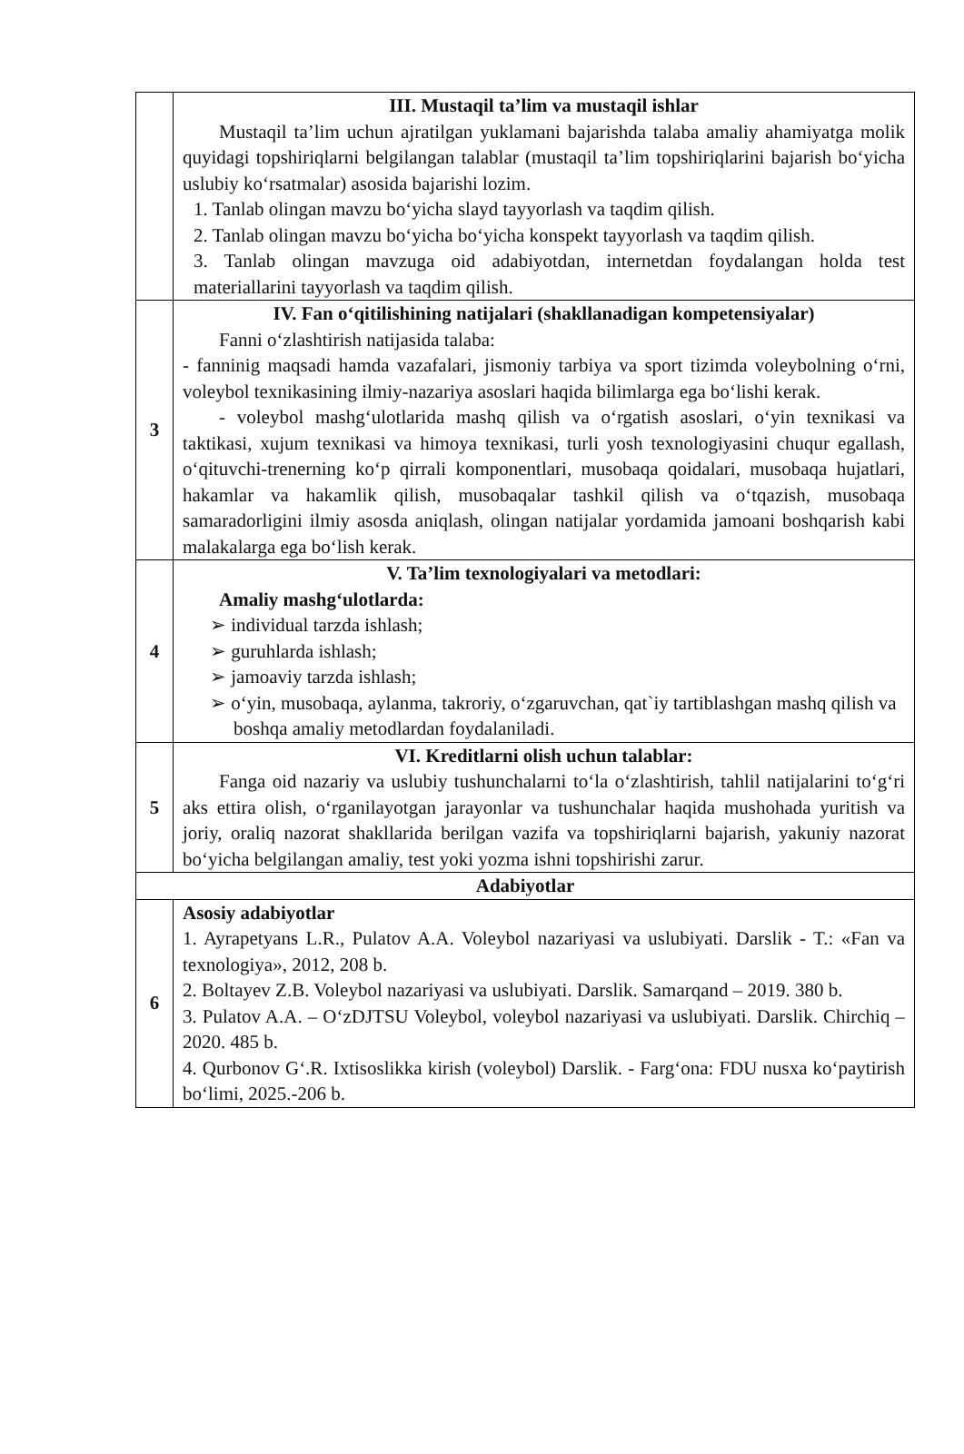| | III. Mustaqil ta’lim va mustaqil ishlar Mustaqil ta’lim uchun ajratilgan yuklamani bajarishda talaba amaliy ahamiyatga molik quyidagi topshiriqlarni belgilangan talablar (mustaqil ta’lim topshiriqlarini bajarish bo‘yicha uslubiy ko‘rsatmalar) asosida bajarishi lozim. 1. Tanlab olingan mavzu bo‘yicha slayd tayyorlash va taqdim qilish. 2. Tanlab olingan mavzu bo‘yicha bo‘yicha konspekt tayyorlash va taqdim qilish. 3. Tanlab olingan mavzuga oid adabiyotdan, internetdan foydalangan holda test materiallarini tayyorlash va taqdim qilish. |
| 3 | IV. Fan o‘qitilishining natijalari (shakllanadigan kompetensiyalar) Fanni o‘zlashtirish natijasida talaba: - fanninig maqsadi hamda vazafalari, jismoniy tarbiya va sport tizimda voleybolning o‘rni, voleybol texnikasining ilmiy-nazariya asoslari haqida bilimlarga ega bo‘lishi kerak. - voleybol mashg‘ulotlarida mashq qilish va o‘rgatish asoslari, o‘yin texnikasi va taktikasi, xujum texnikasi va himoya texnikasi, turli yosh texnologiyasini chuqur egallash, o‘qituvchi-trenerning ko‘p qirrali komponentlari, musobaqa qoidalari, musobaqa hujatlari, hakamlar va hakamlik qilish, musobaqalar tashkil qilish va o‘tqazish, musobaqa samaradorligini ilmiy asosda aniqlash, olingan natijalar yordamida jamoani boshqarish kabi malakalarga ega bo‘lish kerak. |
| 4 | V. Ta’lim texnologiyalari va metodlari: Amaliy mashg‘ulotlarda: ➢ individual tarzda ishlash; ➢ guruhlarda ishlash; ➢ jamoaviy tarzda ishlash; ➢ o‘yin, musobaqa, aylanma, takroriy, o‘zgaruvchan, qat`iy tartiblashgan mashq qilish va boshqa amaliy metodlardan foydalaniladi. |
| 5 | VI. Kreditlarni olish uchun talablar: Fanga oid nazariy va uslubiy tushunchalarni to‘la o‘zlashtirish, tahlil natijalarini to‘g‘ri aks ettira olish, o‘rganilayotgan jarayonlar va tushunchalar haqida mushohada yuritish va joriy, oraliq nazorat shakllarida berilgan vazifa va topshiriqlarni bajarish, yakuniy nazorat bo‘yicha belgilangan amaliy, test yoki yozma ishni topshirishi zarur. |
| Adabiyotlar | |
| 6 | Asosiy adabiyotlar 1. Ayrapetyans L.R., Pulatov A.A. Voleybol nazariyasi va uslubiyati. Darslik - T.: «Fan va texnologiya», 2012, 208 b. 2. Boltayev Z.B. Voleybol nazariyasi va uslubiyati. Darslik. Samarqand – 2019. 380 b. 3. Pulatov A.A. – O‘zDJTSU Voleybol, voleybol nazariyasi va uslubiyati. Darslik. Chirchiq – 2020. 485 b. 4. Qurbonov G‘.R. Ixtisoslikka kirish (voleybol) Darslik. - Farg‘ona: FDU nusxa ko‘paytirish bo‘limi, 2025.-206 b. |